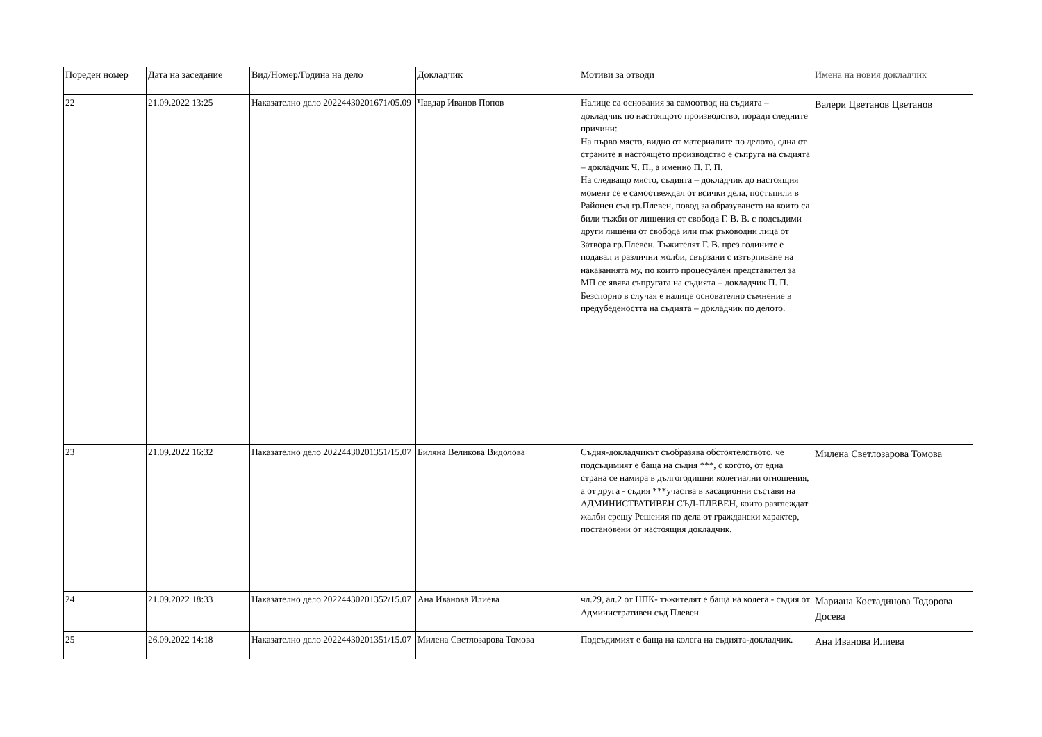| Пореден номер | Дата на заседание | Вид/Номер/Година на дело | Докладчик | Мотиви за отводи | Имена на новия докладчик |
| --- | --- | --- | --- | --- | --- |
| 22 | 21.09.2022 13:25 | Наказателно дело 20224430201671/05.09 | Чавдар Иванов Попов | Налице са основания за самоотвод на съдията – докладчик по настоящото производство, поради следните причини: На първо място, видно от материалите по делото, една от страните в настоящето производство е съпруга на съдията – докладчик Ч. П., а именно П. Г. П. На следващо място, съдията – докладчик до настоящия момент се е самоотвеждал от всички дела, постъпили в Районен съд гр.Плевен, повод за образуването на които са били тъжби от лишения от свобода Г. В. В. с подсъдими други лишени от свобода или пък ръководни лица от Затвора гр.Плевен. Тъжителят Г. В. през годините е подавал и различни молби, свързани с изтърпяване на наказанията му, по които процесуален представител за МП се явява съпругата на съдията – докладчик П. П. Безспорно в случая е налице основателно съмнение в предубедеността на съдията – докладчик по делото. | Валери Цветанов Цветанов |
| 23 | 21.09.2022 16:32 | Наказателно дело 20224430201351/15.07 | Биляна Великова Видолова | Съдия-докладчикът съобразява обстоятелството, че подсъдимият е баща на съдия ***, с когото, от една страна се намира в дългогодишни колегиални отношения, а от друга - съдия ***участва в касационни състави на АДМИНИСТРАТИВЕН СЪД-ПЛЕВЕН, които разглеждат жалби срещу Решения по дела от граждански характер, постановени от настоящия докладчик. | Милена Светлозарова Томова |
| 24 | 21.09.2022 18:33 | Наказателно дело 20224430201352/15.07 | Ана Иванова Илиева | чл.29, ал.2 от НПК- тъжителят е баща на колега - съдия от Административен съд Плевен | Мариана Костадинова Тодорова Досева |
| 25 | 26.09.2022 14:18 | Наказателно дело 20224430201351/15.07 | Милена Светлозарова Томова | Подсъдимият е баща на колега на съдията-докладчик. | Ана Иванова Илиева |